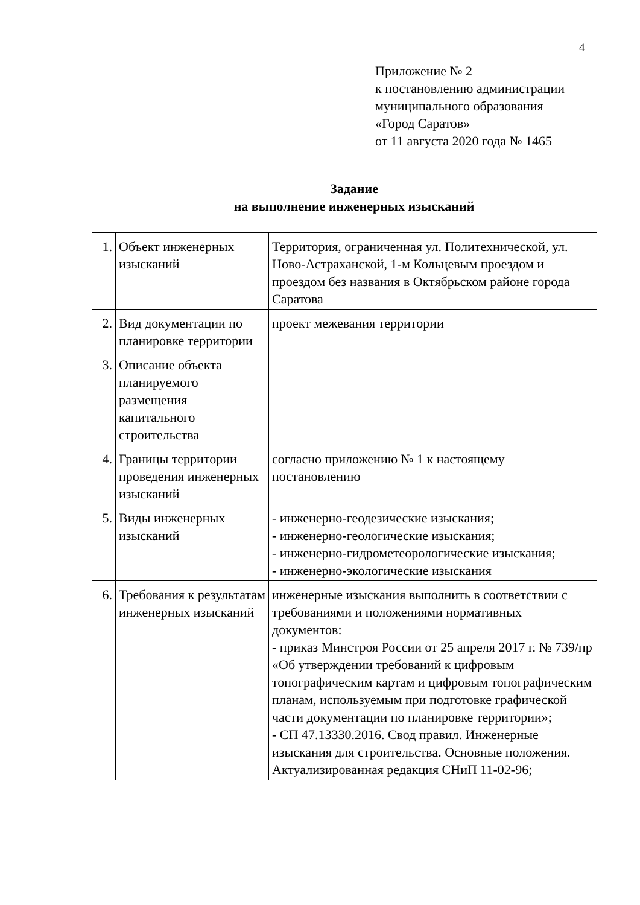4
Приложение № 2
к постановлению администрации
муниципального образования
«Город Саратов»
от 11 августа 2020 года № 1465
Задание
на выполнение инженерных изысканий
| 1. | Объект инженерных изысканий | Территория, ограниченная ул. Политехнической, ул. Ново-Астраханской, 1-м Кольцевым проездом и проездом без названия в Октябрьском районе города Саратова |
| 2. | Вид документации по планировке территории | проект межевания территории |
| 3. | Описание объекта планируемого размещения капитального строительства | |
| 4. | Границы территории проведения инженерных изысканий | согласно приложению № 1 к настоящему постановлению |
| 5. | Виды инженерных изысканий | - инженерно-геодезические изыскания; - инженерно-геологические изыскания; - инженерно-гидрометеорологические изыскания; - инженерно-экологические изыскания |
| 6. | Требования к результатам инженерных изысканий | инженерные изыскания выполнить в соответствии с требованиями и положениями нормативных документов: - приказ Минстроя России от 25 апреля 2017 г. № 739/пр «Об утверждении требований к цифровым топографическим картам и цифровым топографическим планам, используемым при подготовке графической части документации по планировке территории»; - СП 47.13330.2016. Свод правил. Инженерные изыскания для строительства. Основные положения. Актуализированная редакция СНиП 11-02-96; |